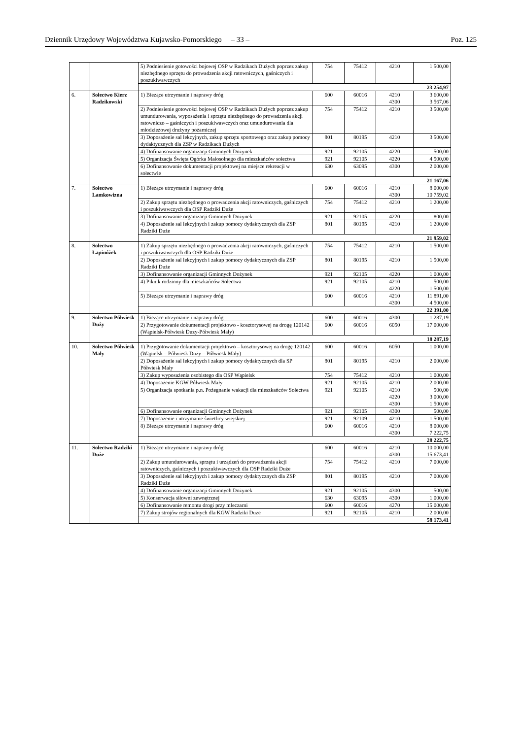Dziennik Urzędowy Województwa Kujawsko-Pomorskiego – 33 – Poz. 125
| | | 5) Podniesienie gotowości bojowej OSP w Radzikach Dużych poprzez zakup niezbędnego sprzętu do prowadzenia akcji ratowniczych, gaśniczych i poszukiwawczych | 754 | 75412 | 4210 | 1 500,00 |
| | | 23 254,97 | | | | |
| 6. | Sołectwo Kierz Radzikowski | 1) Bieżące utrzymanie i naprawy dróg | 600 | 60016 | 4210 4300 | 3 600,00 3 567,06 |
| | | 2) Podniesienie gotowości bojowej OSP w Radzikach Dużych poprzez zakup umundurowania, wyposażenia i sprzętu niezbędnego do prowadzenia akcji ratowniczo – gaśniczych i poszukiwawczych oraz umundurowania dla młodzieżowej drużyny pożarniczej | 754 | 75412 | 4210 | 3 500,00 |
| | | 3) Doposażenie sal lekcyjnych, zakup sprzętu sportowego oraz zakup pomocy dydaktycznych dla ZSP w Radzikach Dużych | 801 | 80195 | 4210 | 3 500,00 |
| | | 4) Dofinansowanie organizacji Gminnych Dożynek | 921 | 92105 | 4220 | 500,00 |
| | | 5) Organizacja Święta Ogórka Małosolnego dla mieszkańców sołectwa | 921 | 92105 | 4220 | 4 500,00 |
| | | 6) Dofinansowanie dokumentacji projektowej na miejsce rekreacji w sołectwie | 630 | 63095 | 4300 | 2 000,00 |
| | | 21 167,06 | | | | |
| 7. | Sołectwo Lamkowizna | 1) Bieżące utrzymanie i naprawy dróg | 600 | 60016 | 4210 4300 | 8 000,00 10 759,02 |
| | | 2) Zakup sprzętu niezbędnego o prowadzenia akcji ratowniczych, gaśniczych i poszukiwawczych dla OSP Radziki Duże | 754 | 75412 | 4210 | 1 200,00 |
| | | 3) Dofinansowanie organizacji Gminnych Dożynek | 921 | 92105 | 4220 | 800,00 |
| | | 4) Doposażenie sal lekcyjnych i zakup pomocy dydaktycznych dla ZSP Radziki Duże | 801 | 80195 | 4210 | 1 200,00 |
| | | 21 959,02 | | | | |
| 8. | Sołectwo Łapinóżek | 1) Zakup sprzętu niezbędnego o prowadzenia akcji ratowniczych, gaśniczych i poszukiwawczych dla OSP Radziki Duże | 754 | 75412 | 4210 | 1 500,00 |
| | | 2) Doposażenie sal lekcyjnych i zakup pomocy dydaktycznych dla ZSP Radziki Duże | 801 | 80195 | 4210 | 1 500,00 |
| | | 3) Dofinansowanie organizacji Gminnych Dożynek | 921 | 92105 | 4220 | 1 000,00 |
| | | 4) Piknik rodzinny dla mieszkańców Sołectwa | 921 | 92105 | 4210 4220 | 500,00 1 500,00 |
| | | 5) Bieżące utrzymanie i naprawy dróg | 600 | 60016 | 4210 4300 | 11 891,00 4 500,00 |
| | | 22 391,00 | | | | |
| 9. | Sołectwo Półwiesk Duży | 1) Bieżące utrzymanie i naprawy dróg | 600 | 60016 | 4300 | 1 287,19 |
| | | 2) Przygotowanie dokumentacji projektowo - kosztorysowej na drogę 120142 (Wąpielsk-Półwiesk Duzy-Półwiesk Mały) | 600 | 60016 | 6050 | 17 000,00 |
| | | 18 287,19 | | | | |
| 10. | Sołectwo Półwiesk Mały | 1) Przygotowanie dokumentacji projektowo – kosztorysowej na drogę 120142 (Wąpielsk – Półwiesk Duży – Półwiesk Mały) | 600 | 60016 | 6050 | 1 000,00 |
| | | 2) Doposażenie sal lekcyjnych i zakup pomocy dydaktycznych dla SP Półwiesk Mały | 801 | 80195 | 4210 | 2 000,00 |
| | | 3) Zakup wyposażenia osobistego dla OSP Wąpielsk | 754 | 75412 | 4210 | 1 000,00 |
| | | 4) Doposażenie KGW Półwiesk Mały | 921 | 92105 | 4210 | 2 000,00 |
| | | 5) Organizacja spotkania p.n. Pożegnanie wakacji dla mieszkańców Sołectwa | 921 | 92105 | 4210 4220 4300 | 500,00 3 000,00 1 500,00 |
| | | 6) Dofinansowanie organizacji Gminnych Dożynek | 921 | 92105 | 4300 | 500,00 |
| | | 7) Doposażenie i utrzymanie świetlicy wiejskiej | 921 | 92109 | 4210 | 1 500,00 |
| | | 8) Bieżące utrzymanie i naprawy dróg | 600 | 60016 | 4210 4300 | 8 000,00 7 222,75 |
| | | 28 222,75 | | | | |
| 11. | Sołectwo Radziki Duże | 1) Bieżące utrzymanie i naprawy dróg | 600 | 60016 | 4210 4300 | 10 000,00 15 673,41 |
| | | 2) Zakup umundurowania, sprzętu i urządzeń do prowadzenia akcji ratowniczych, gaśniczych i poszukiwawczych dla OSP Radziki Duże | 754 | 75412 | 4210 | 7 000,00 |
| | | 3) Doposażenie sal lekcyjnych i zakup pomocy dydaktycznych dla ZSP Radziki Duże | 801 | 80195 | 4210 | 7 000,00 |
| | | 4) Dofinansowanie organizacji Gminnych Dożynek | 921 | 92105 | 4300 | 500,00 |
| | | 5) Konserwacja siłowni zewnętrznej | 630 | 63095 | 4300 | 1 000,00 |
| | | 6) Dofinansowanie remontu drogi przy mleczarni | 600 | 60016 | 4270 | 15 000,00 |
| | | 7) Zakup strojów regionalnych dla KGW Radziki Duże | 921 | 92105 | 4210 | 2 000,00 |
| | | 58 173,41 | | | | |